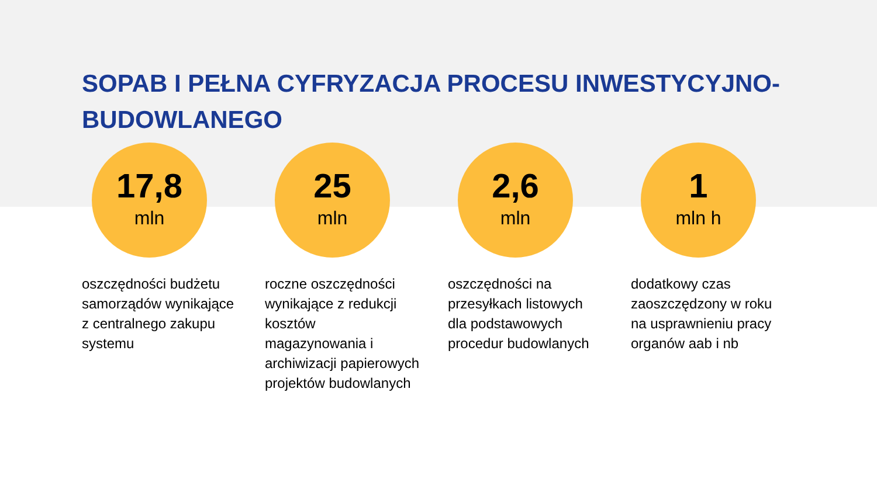SOPAB I PEŁNA CYFRYZACJA PROCESU INWESTYCYJNO-BUDOWLANEGO
17,8
mln
oszczędności budżetu samorządów wynikające z centralnego zakupu systemu
25
mln
roczne oszczędności wynikające z redukcji kosztów magazynowania i archiwizacji papierowych projektów budowlanych
2,6
mln
oszczędności na przesyłkach listowych dla podstawowych procedur budowlanych
1
mln h
dodatkowy czas zaoszczędzony w roku na usprawnieniu pracy organów aab i nb